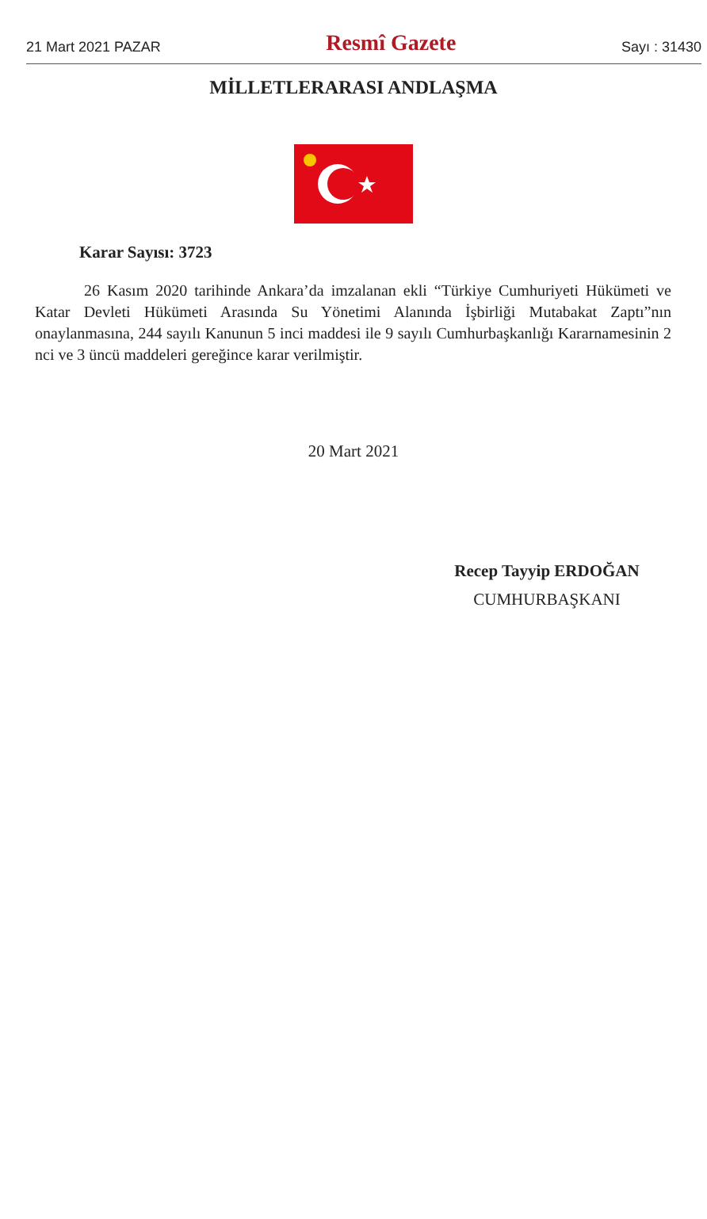21 Mart 2021 PAZAR Resmî Gazete Sayı : 31430
MİLLETLERARASI ANDLAŞMA
Karar Sayısı: 3723
26 Kasım 2020 tarihinde Ankara’da imzalanan ekli “Türkiye Cumhuriyeti Hükümeti ve Katar Devleti Hükümeti Arasında Su Yönetimi Alanında İşbirliği Mutabakat Zaptı”nın onaylanmasına, 244 sayılı Kanunun 5 inci maddesi ile 9 sayılı Cumhurbaşkanlığı Kararnamesinin 2 nci ve 3 üncü maddeleri gereğince karar verilmiştir.
20 Mart 2021
Recep Tayyip ERDOĞAN
CUMHURBAŞKANI